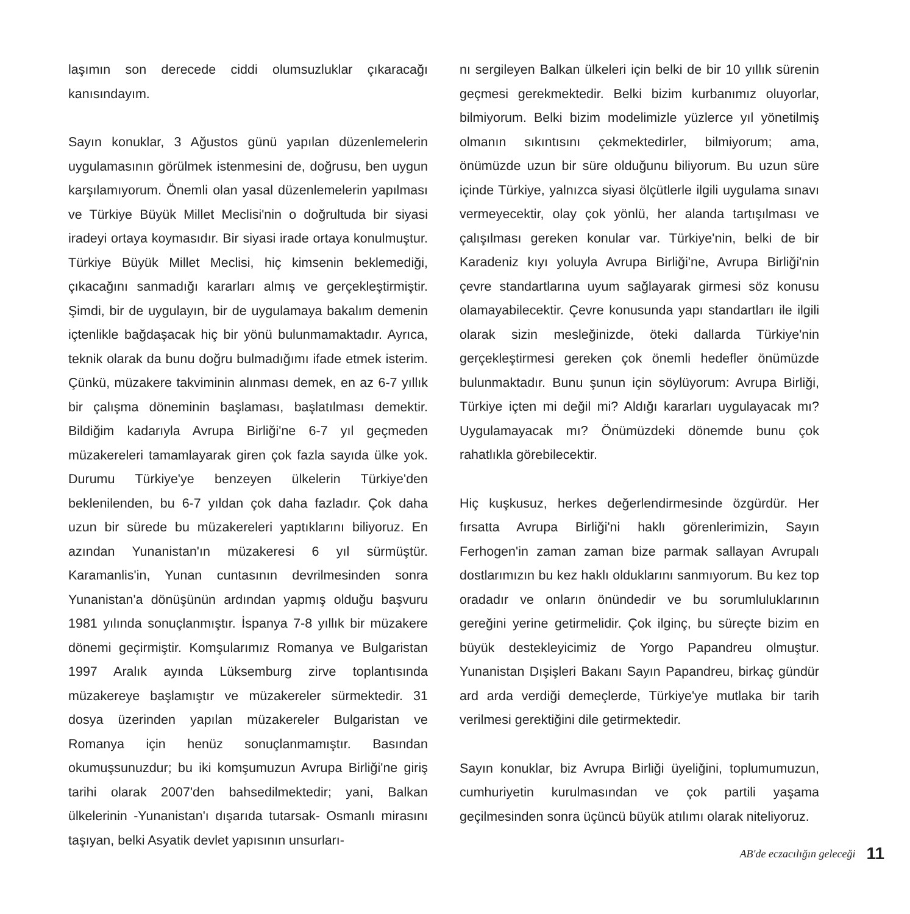laşımın son derecede ciddi olumsuzluklar çıkaracağı kanısındayım.
Sayın konuklar, 3 Ağustos günü yapılan düzenlemelerin uygulamasının görülmek istenmesini de, doğrusu, ben uygun karşılamıyorum. Önemli olan yasal düzenlemelerin yapılması ve Türkiye Büyük Millet Meclisi'nin o doğrultuda bir siyasi iradeyi ortaya koymasıdır. Bir siyasi irade ortaya konulmuştur. Türkiye Büyük Millet Meclisi, hiç kimsenin beklemediği, çıkacağını sanmadığı kararları almış ve gerçekleştirmiştir. Şimdi, bir de uygulayın, bir de uygulamaya bakalım demenin içtenlikle bağdaşacak hiç bir yönü bulunmamaktadır. Ayrıca, teknik olarak da bunu doğru bulmadığımı ifade etmek isterim. Çünkü, müzakere takviminin alınması demek, en az 6-7 yıllık bir çalışma döneminin başlaması, başlatılması demektir. Bildiğim kadarıyla Avrupa Birliği'ne 6-7 yıl geçmeden müzakereleri tamamlayarak giren çok fazla sayıda ülke yok. Durumu Türkiye'ye benzeyen ülkelerin Türkiye'den beklenilenden, bu 6-7 yıldan çok daha fazladır. Çok daha uzun bir sürede bu müzakereleri yaptıklarını biliyoruz. En azından Yunanistan'ın müzakeresi 6 yıl sürmüştür. Karamanlis'in, Yunan cuntasının devrilmesinden sonra Yunanistan'a dönüşünün ardından yapmış olduğu başvuru 1981 yılında sonuçlanmıştır. İspanya 7-8 yıllık bir müzakere dönemi geçirmiştir. Komşularımız Romanya ve Bulgaristan 1997 Aralık ayında Lüksemburg zirve toplantısında müzakereye başlamıştır ve müzakereler sürmektedir. 31 dosya üzerinden yapılan müzakereler Bulgaristan ve Romanya için henüz sonuçlanmamıştır. Basından okumuşsunuzdur; bu iki komşumuzun Avrupa Birliği'ne giriş tarihi olarak 2007'den bahsedilmektedir; yani, Balkan ülkelerinin -Yunanistan'ı dışarıda tutarsak- Osmanlı mirasını taşıyan, belki Asyatik devlet yapısının unsurları-
nı sergileyen Balkan ülkeleri için belki de bir 10 yıllık sürenin geçmesi gerekmektedir. Belki bizim kurbanımız oluyorlar, bilmiyorum. Belki bizim modelimizle yüzlerce yıl yönetilmiş olmanın sıkıntısını çekmektedirler, bilmiyorum; ama, önümüzde uzun bir süre olduğunu biliyorum. Bu uzun süre içinde Türkiye, yalnızca siyasi ölçütlerle ilgili uygulama sınavı vermeyecektir, olay çok yönlü, her alanda tartışılması ve çalışılması gereken konular var. Türkiye'nin, belki de bir Karadeniz kıyı yoluyla Avrupa Birliği'ne, Avrupa Birliği'nin çevre standartlarına uyum sağlayarak girmesi söz konusu olamayabilecektir. Çevre konusunda yapı standartları ile ilgili olarak sizin mesleğinizde, öteki dallarda Türkiye'nin gerçekleştirmesi gereken çok önemli hedefler önümüzde bulunmaktadır. Bunu şunun için söylüyorum: Avrupa Birliği, Türkiye içten mi değil mi? Aldığı kararları uygulayacak mı? Uygulamayacak mı? Önümüzdeki dönemde bunu çok rahatlıkla görebilecektir.
Hiç kuşkusuz, herkes değerlendirmesinde özgürdür. Her fırsatta Avrupa Birliği'ni haklı görenlerimizin, Sayın Ferhogen'in zaman zaman bize parmak sallayan Avrupalı dostlarımızın bu kez haklı olduklarını sanmıyorum. Bu kez top oradadır ve onların önündedir ve bu sorumluluklarının gereğini yerine getirmelidir. Çok ilginç, bu süreçte bizim en büyük destekleyicimiz de Yorgo Papandreu olmuştur. Yunanistan Dışişleri Bakanı Sayın Papandreu, birkaç gündür ard arda verdiği demeçlerde, Türkiye'ye mutlaka bir tarih verilmesi gerektiğini dile getirmektedir.
Sayın konuklar, biz Avrupa Birliği üyeliğini, toplumumuzun, cumhuriyetin kurulmasından ve çok partili yaşama geçilmesinden sonra üçüncü büyük atılımı olarak niteliyoruz.
AB'de eczacılığın geleceği 11